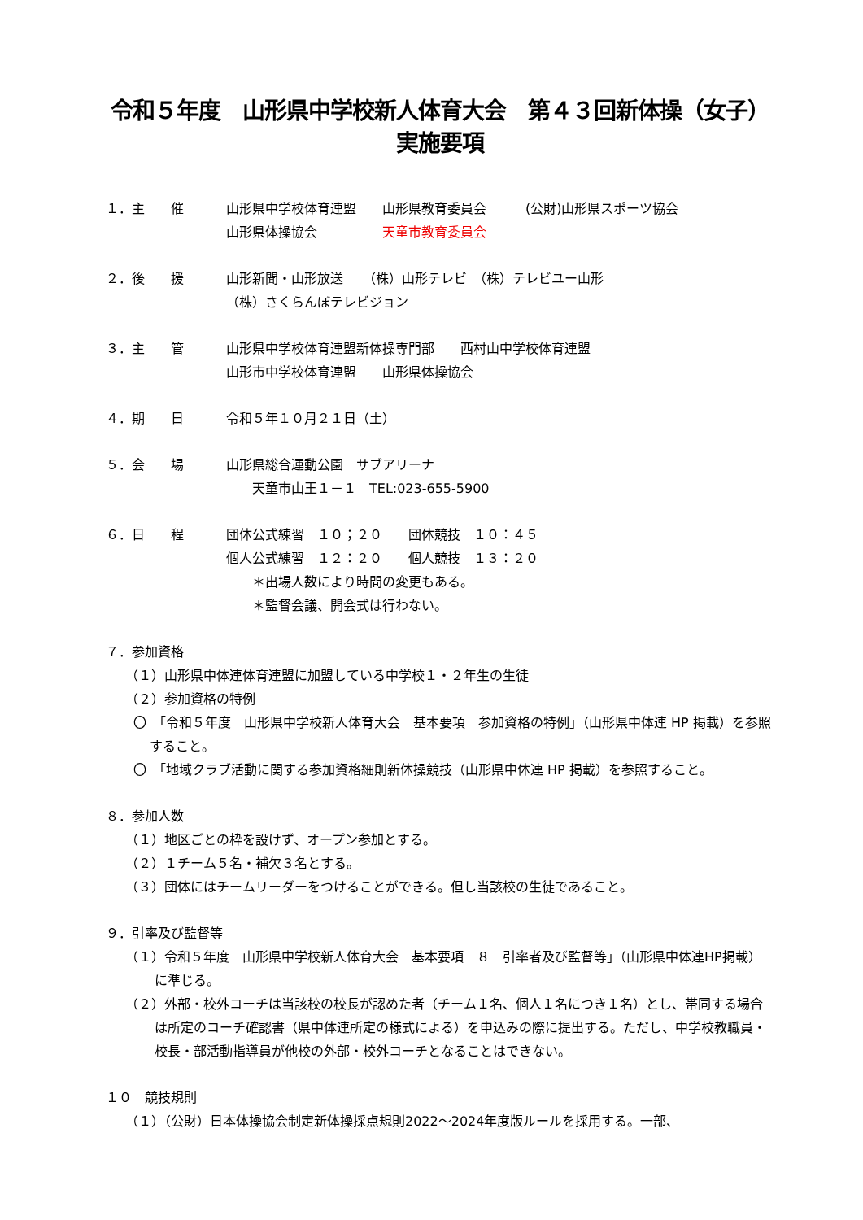令和５年度　山形県中学校新人体育大会　第４３回新体操（女子）　実施要項
１．主　　催 山形県中学校体育連盟　　山形県教育委員会　　　(公財)山形県スポーツ協会
山形県体操協会　　　　　天童市教育委員会
２．後　　援 山形新聞・山形放送　　（株）山形テレビ　（株）テレビユー山形
（株）さくらんぼテレビジョン
３．主　　管 山形県中学校体育連盟新体操専門部　　西村山中学校体育連盟
山形市中学校体育連盟　　山形県体操協会
４．期　　日 令和５年１０月２１日（土）
５．会　　場 山形県総合運動公園　サブアリーナ
　　天童市山王１－１　TEL:023-655-5900
６．日　　程 団体公式練習　１０；２０　　団体競技　１０：４５
個人公式練習　１２：２０　　個人競技　１３：２０
　　＊出場人数により時間の変更もある。
　　＊監督会議、開会式は行わない。
７．参加資格
（１）山形県中体連体育連盟に加盟している中学校１・２年生の生徒
（２）参加資格の特例
〇　「令和５年度　山形県中学校新人体育大会　基本要項　参加資格の特例」（山形県中体連 HP 掲載）を参照すること。
〇　「地域クラブ活動に関する参加資格細則新体操競技（山形県中体連 HP 掲載）を参照すること。
８．参加人数
（１）地区ごとの枠を設けず、オープン参加とする。
（２）１チーム５名・補欠３名とする。
（３）団体にはチームリーダーをつけることができる。但し当該校の生徒であること。
９．引率及び監督等
（１）令和５年度　山形県中学校新人体育大会　基本要項　８　引率者及び監督等」（山形県中体連HP掲載）に準じる。
（２）外部・校外コーチは当該校の校長が認めた者（チーム１名、個人１名につき１名）とし、帯同する場合は所定のコーチ確認書（県中体連所定の様式による）を申込みの際に提出する。ただし、中学校教職員・校長・部活動指導員が他校の外部・校外コーチとなることはできない。
１０　競技規則
（１）（公財）日本体操協会制定新体操採点規則2022～2024年度版ルールを採用する。一部、